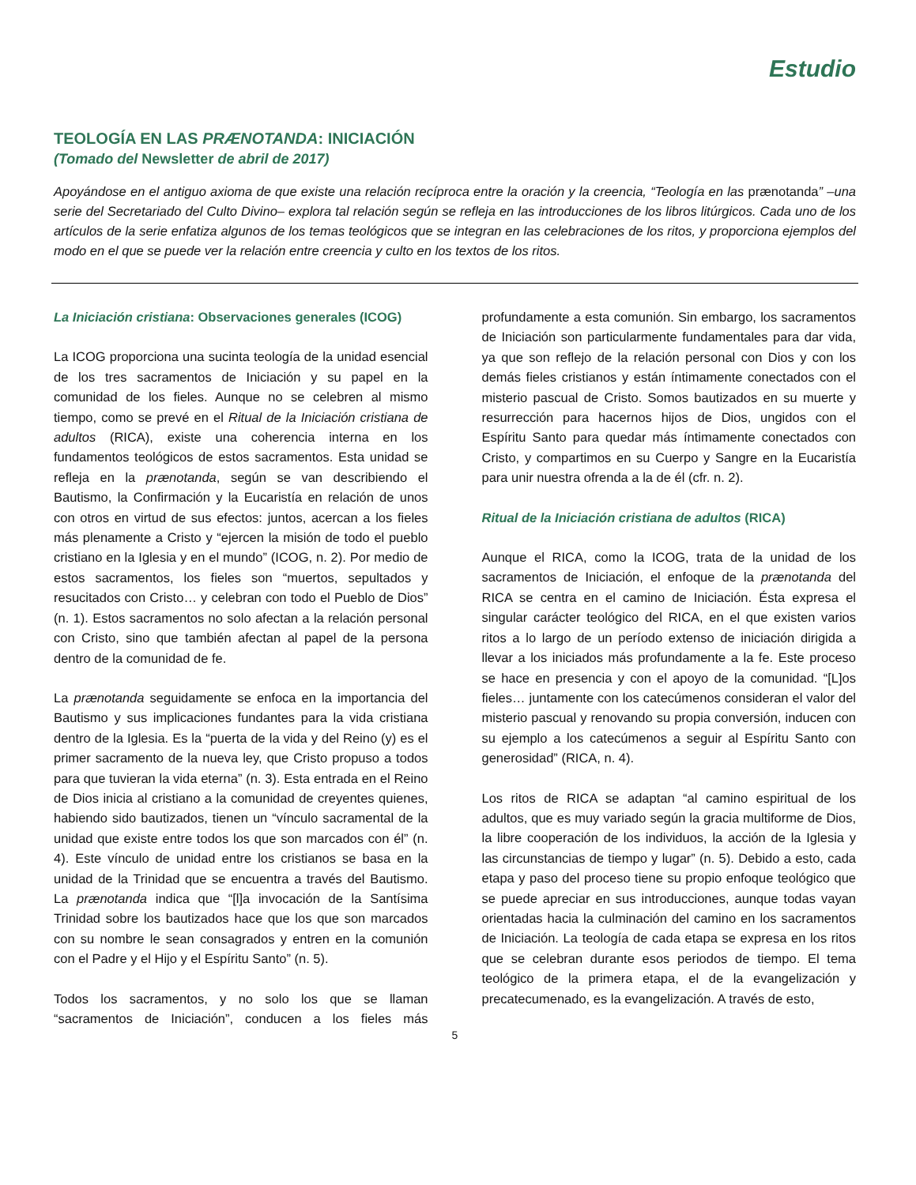Estudio
TEOLOGÍA EN LAS PRÆNOTANDA: INICIACIÓN
(Tomado del Newsletter de abril de 2017)
Apoyándose en el antiguo axioma de que existe una relación recíproca entre la oración y la creencia, “Teología en las prænotanda” –una serie del Secretariado del Culto Divino– explora tal relación según se refleja en las introducciones de los libros litúrgicos. Cada uno de los artículos de la serie enfatiza algunos de los temas teológicos que se integran en las celebraciones de los ritos, y proporciona ejemplos del modo en el que se puede ver la relación entre creencia y culto en los textos de los ritos.
La Iniciación cristiana: Observaciones generales (ICOG)
La ICOG proporciona una sucinta teología de la unidad esencial de los tres sacramentos de Iniciación y su papel en la comunidad de los fieles. Aunque no se celebren al mismo tiempo, como se prevé en el Ritual de la Iniciación cristiana de adultos (RICA), existe una coherencia interna en los fundamentos teológicos de estos sacramentos. Esta unidad se refleja en la prænotanda, según se van describiendo el Bautismo, la Confirmación y la Eucaristía en relación de unos con otros en virtud de sus efectos: juntos, acercan a los fieles más plenamente a Cristo y “ejercen la misión de todo el pueblo cristiano en la Iglesia y en el mundo” (ICOG, n. 2). Por medio de estos sacramentos, los fieles son “muertos, sepultados y resucitados con Cristo… y celebran con todo el Pueblo de Dios” (n. 1). Estos sacramentos no solo afectan a la relación personal con Cristo, sino que también afectan al papel de la persona dentro de la comunidad de fe.
La prænotanda seguidamente se enfoca en la importancia del Bautismo y sus implicaciones fundantes para la vida cristiana dentro de la Iglesia. Es la “puerta de la vida y del Reino (y) es el primer sacramento de la nueva ley, que Cristo propuso a todos para que tuvieran la vida eterna” (n. 3). Esta entrada en el Reino de Dios inicia al cristiano a la comunidad de creyentes quienes, habiendo sido bautizados, tienen un “vínculo sacramental de la unidad que existe entre todos los que son marcados con él” (n. 4). Este vínculo de unidad entre los cristianos se basa en la unidad de la Trinidad que se encuentra a través del Bautismo. La prænotanda indica que “[l]a invocación de la Santísima Trinidad sobre los bautizados hace que los que son marcados con su nombre le sean consagrados y entren en la comunión con el Padre y el Hijo y el Espíritu Santo” (n. 5).
Todos los sacramentos, y no solo los que se llaman “sacramentos de Iniciación”, conducen a los fieles más profundamente a esta comunión. Sin embargo, los sacramentos de Iniciación son particularmente fundamentales para dar vida, ya que son reflejo de la relación personal con Dios y con los demás fieles cristianos y están íntimamente conectados con el misterio pascual de Cristo. Somos bautizados en su muerte y resurrección para hacernos hijos de Dios, ungidos con el Espíritu Santo para quedar más íntimamente conectados con Cristo, y compartimos en su Cuerpo y Sangre en la Eucaristía para unir nuestra ofrenda a la de él (cfr. n. 2).
Ritual de la Iniciación cristiana de adultos (RICA)
Aunque el RICA, como la ICOG, trata de la unidad de los sacramentos de Iniciación, el enfoque de la prænotanda del RICA se centra en el camino de Iniciación. Ésta expresa el singular carácter teológico del RICA, en el que existen varios ritos a lo largo de un período extenso de iniciación dirigida a llevar a los iniciados más profundamente a la fe. Este proceso se hace en presencia y con el apoyo de la comunidad. “[L]os fieles… juntamente con los catecúmenos consideran el valor del misterio pascual y renovando su propia conversión, inducen con su ejemplo a los catecúmenos a seguir al Espíritu Santo con generosidad” (RICA, n. 4).
Los ritos de RICA se adaptan “al camino espiritual de los adultos, que es muy variado según la gracia multiforme de Dios, la libre cooperación de los individuos, la acción de la Iglesia y las circunstancias de tiempo y lugar” (n. 5). Debido a esto, cada etapa y paso del proceso tiene su propio enfoque teológico que se puede apreciar en sus introducciones, aunque todas vayan orientadas hacia la culminación del camino en los sacramentos de Iniciación. La teología de cada etapa se expresa en los ritos que se celebran durante esos periodos de tiempo. El tema teológico de la primera etapa, el de la evangelización y precatecumenado, es la evangelización. A través de esto,
5